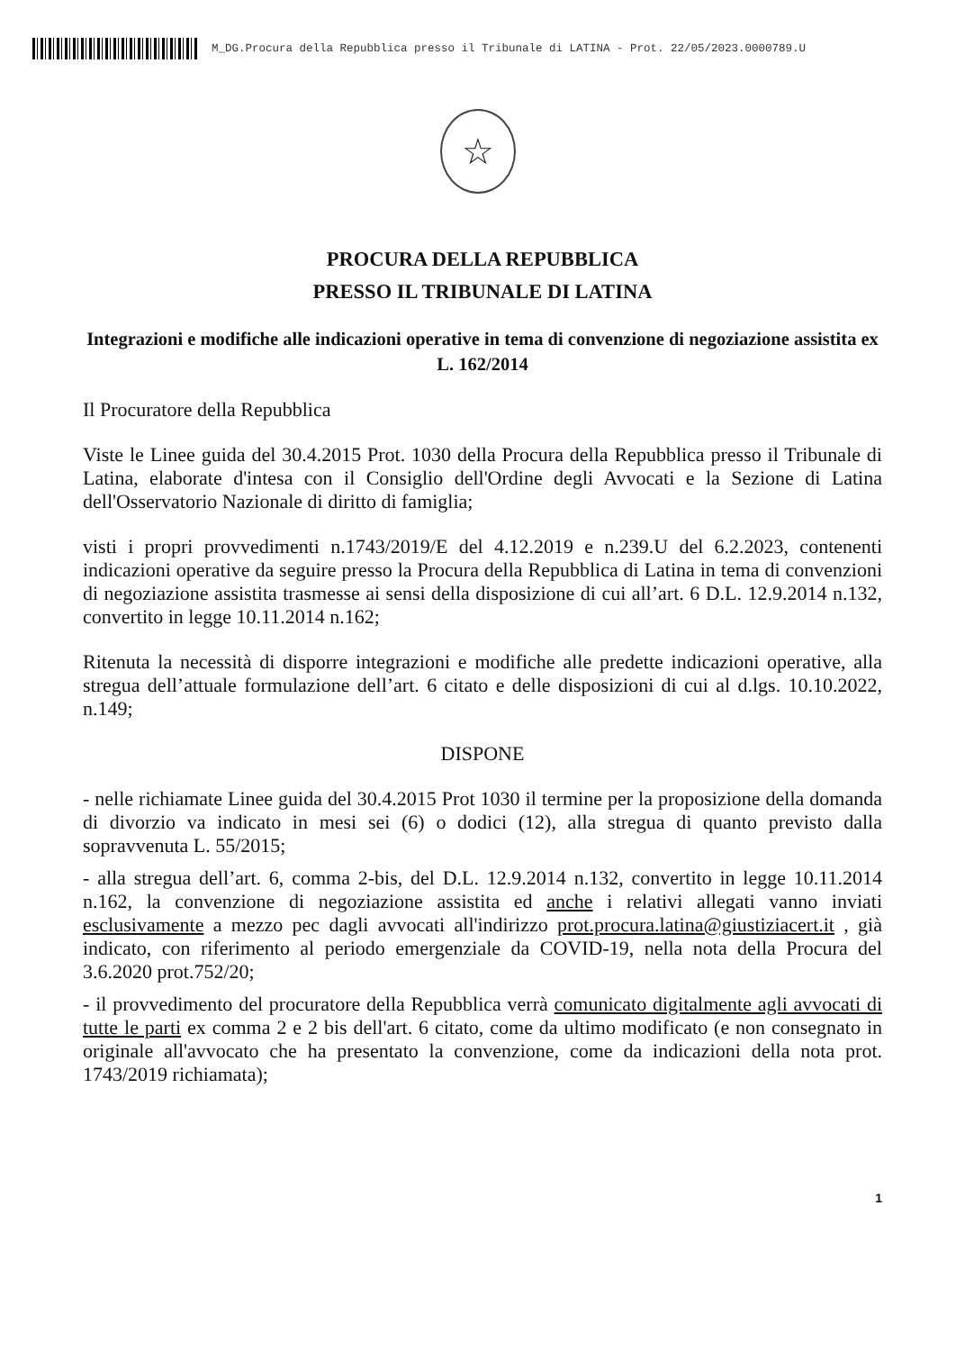M_DG.Procura della Repubblica presso il Tribunale di LATINA - Prot. 22/05/2023.0000789.U
☆
PROCURA DELLA REPUBBLICA
PRESSO IL TRIBUNALE DI LATINA
Integrazioni e modifiche alle indicazioni operative in tema di convenzione di negoziazione assistita ex L. 162/2014
Il Procuratore della Repubblica
Viste le Linee guida del 30.4.2015 Prot. 1030 della Procura della Repubblica presso il Tribunale di Latina, elaborate d'intesa con il Consiglio dell'Ordine degli Avvocati e la Sezione di Latina dell'Osservatorio Nazionale di diritto di famiglia;
visti i propri provvedimenti n.1743/2019/E del 4.12.2019 e n.239.U del 6.2.2023, contenenti indicazioni operative da seguire presso la Procura della Repubblica di Latina in tema di convenzioni di negoziazione assistita trasmesse ai sensi della disposizione di cui all’art. 6 D.L. 12.9.2014 n.132, convertito in legge 10.11.2014 n.162;
Ritenuta la necessità di disporre integrazioni e modifiche alle predette indicazioni operative, alla stregua dell’attuale formulazione dell’art. 6 citato e delle disposizioni di cui al d.lgs. 10.10.2022, n.149;
DISPONE
- nelle richiamate Linee guida del 30.4.2015 Prot 1030 il termine per la proposizione della domanda di divorzio va indicato in mesi sei (6) o dodici (12), alla stregua di quanto previsto dalla sopravvenuta L. 55/2015;
- alla stregua dell’art. 6, comma 2-bis, del D.L. 12.9.2014 n.132, convertito in legge 10.11.2014 n.162, la convenzione di negoziazione assistita ed anche i relativi allegati vanno inviati esclusivamente a mezzo pec dagli avvocati all'indirizzo prot.procura.latina@giustiziacert.it , già indicato, con riferimento al periodo emergenziale da COVID-19, nella nota della Procura del 3.6.2020 prot.752/20;
- il provvedimento del procuratore della Repubblica verrà comunicato digitalmente agli avvocati di tutte le parti ex comma 2 e 2 bis dell'art. 6 citato, come da ultimo modificato (e non consegnato in originale all'avvocato che ha presentato la convenzione, come da indicazioni della nota prot. 1743/2019 richiamata);
1